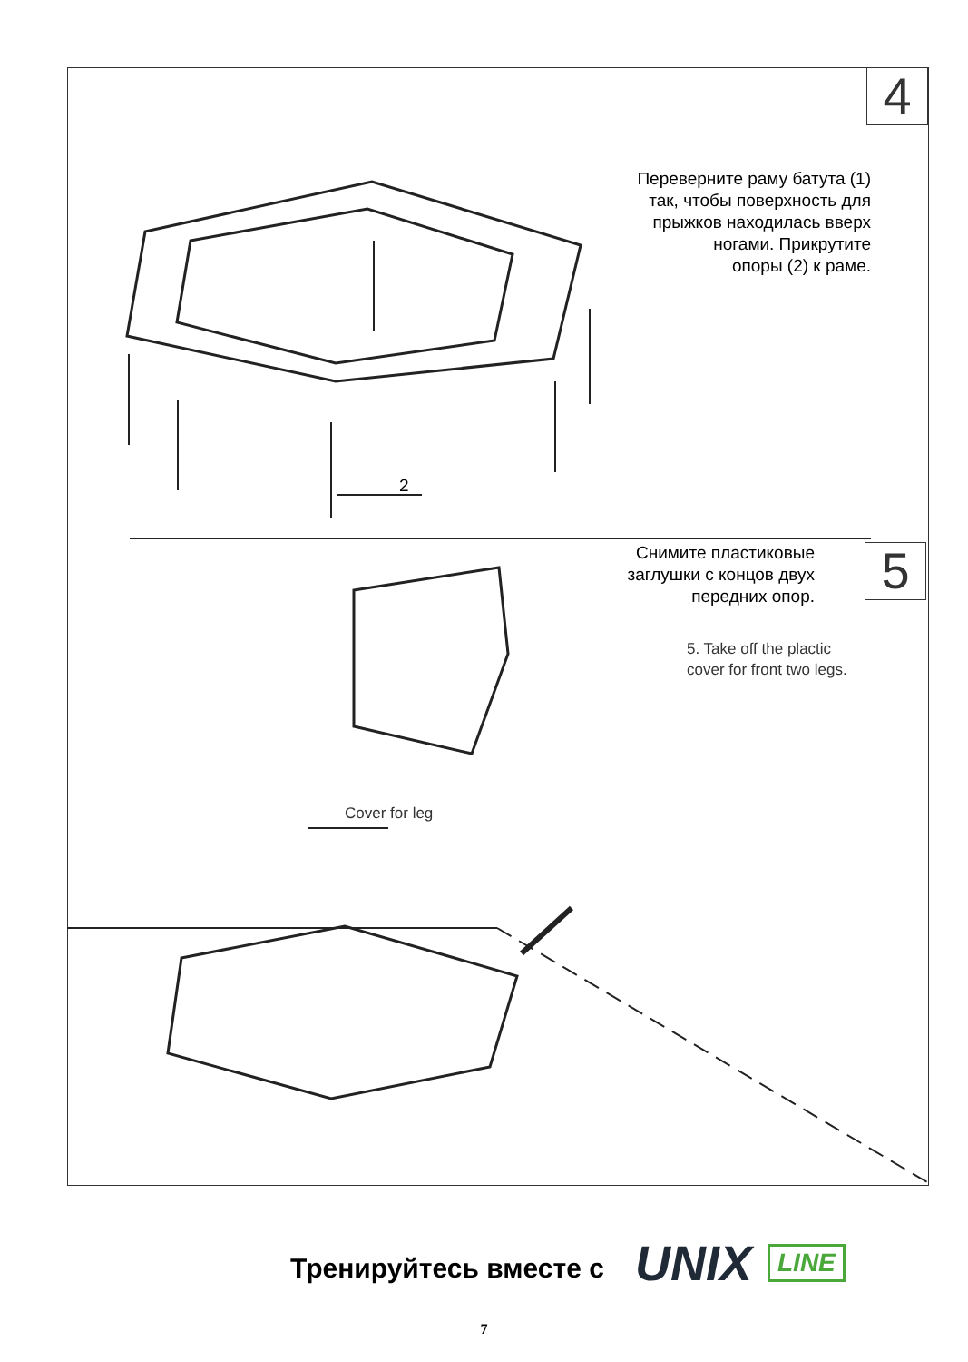4
5
Переверните раму батута (1)
так, чтобы поверхность для
прыжков находилась вверх
ногами. Прикрутите
опоры (2) к раме.
2
Снимите пластиковые
заглушки с концов двух
передних опор.
5. Take off the plactic
cover for front two legs.
Cover for leg
Тренируйтесь вместе с UNIX LINE
7